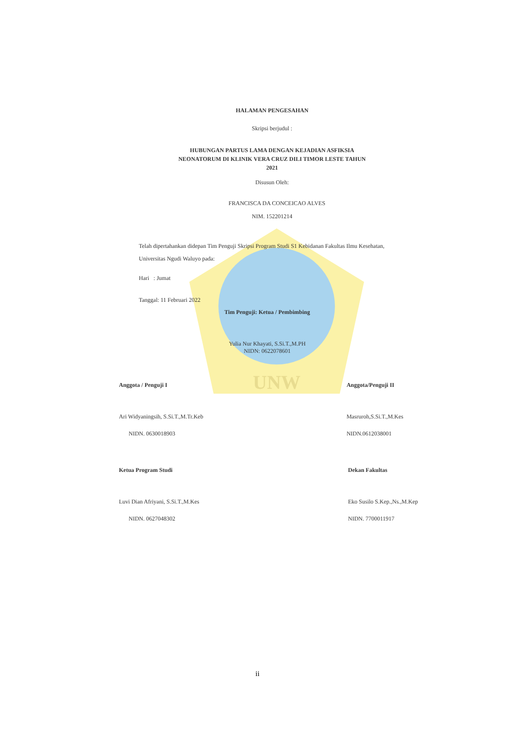UNW
HALAMAN PENGESAHAN
Skripsi berjudul :
HUBUNGAN PARTUS LAMA DENGAN KEJADIAN ASFIKSIA
NEONATORUM DI KLINIK VERA CRUZ DILI TIMOR LESTE TAHUN
2021
Disusun Oleh:
FRANCISCA DA CONCEICAO ALVES
NIM. 152201214
Telah dipertahankan didepan Tim Penguji Skripsi Program Studi S1 Kebidanan Fakultas Ilmu Kesehatan, Universitas Ngudi Waluyo pada:
Hari : Jumat
Tanggal: 11 Februari 2022
Tim Penguji: Ketua / Pembimbing
Yulia Nur Khayati, S.Si.T.,M.PH
NIDN: 0622078601
Anggota / Penguji I
Ari Widyaningsih, S.Si.T.,M.Tr.Keb
NIDN. 0630018903
Anggota/Penguji II
Masruroh,S.Si.T.,M.Kes
NIDN.0612038001
Ketua Program Studi
Luvi Dian Afriyani, S.Si.T.,M.Kes
NIDN. 0627048302
Dekan Fakultas
Eko Susilo S.Kep.,Ns.,M.Kep
NIDN. 7700011917
ii